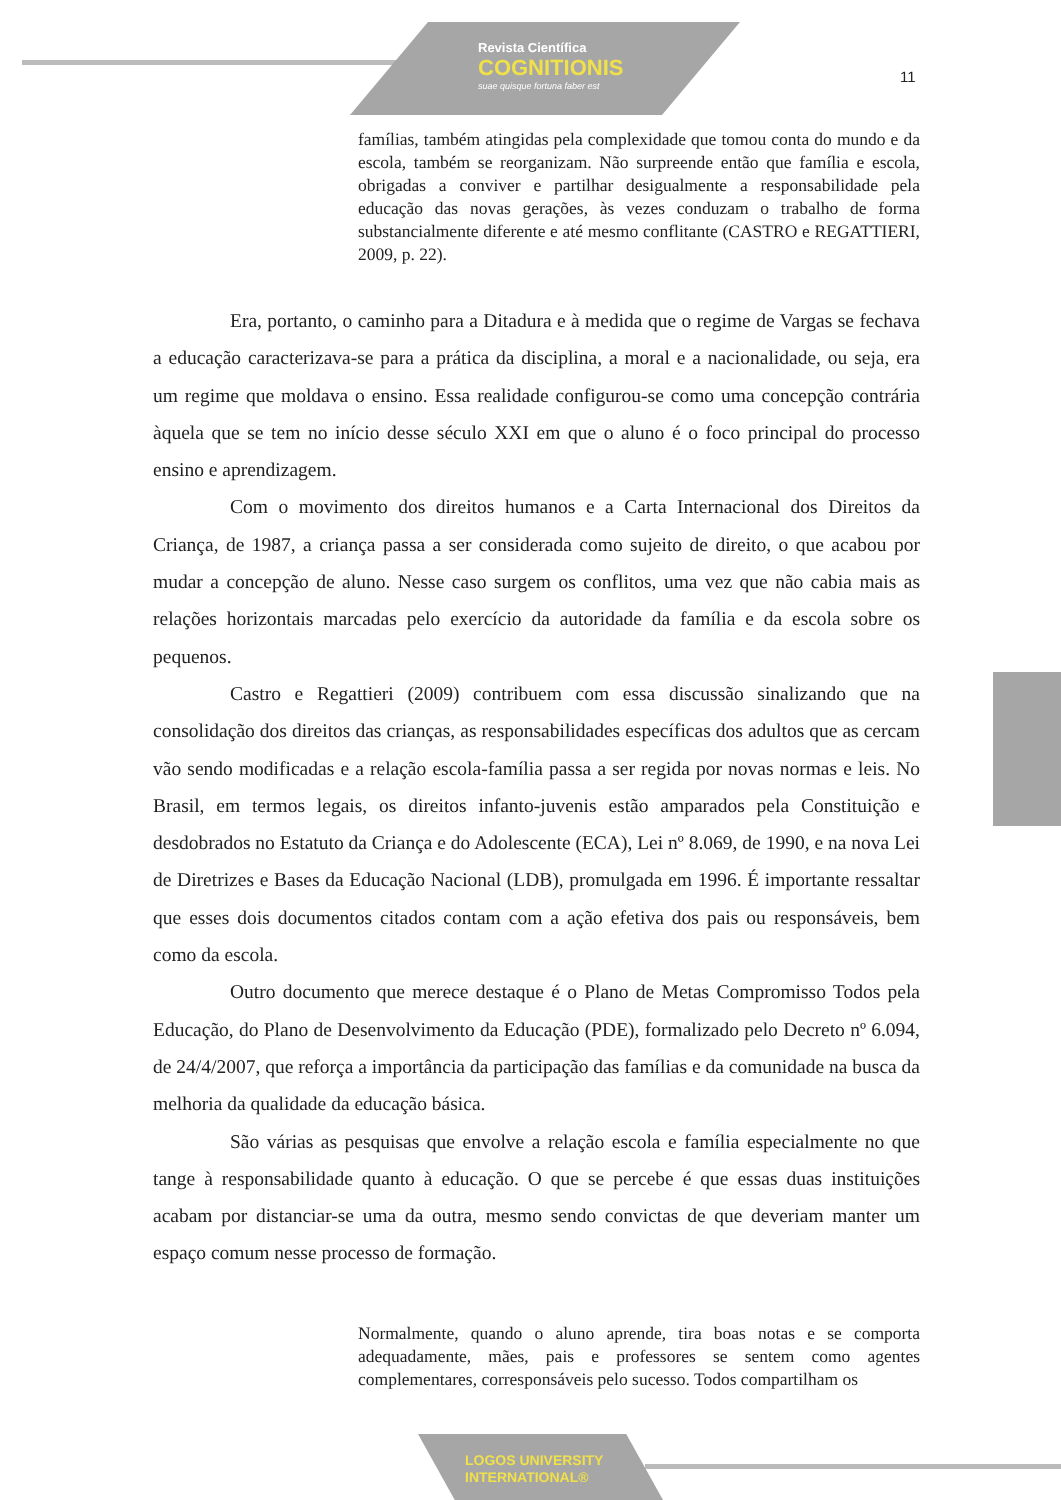Revista Científica
COGNITIONIS
suae quisque fortuna faber est
11
famílias, também atingidas pela complexidade que tomou conta do mundo e da escola, também se reorganizam. Não surpreende então que família e escola, obrigadas a conviver e partilhar desigualmente a responsabilidade pela educação das novas gerações, às vezes conduzam o trabalho de forma substancialmente diferente e até mesmo conflitante (CASTRO e REGATTIERI, 2009, p. 22).
Era, portanto, o caminho para a Ditadura e à medida que o regime de Vargas se fechava a educação caracterizava-se para a prática da disciplina, a moral e a nacionalidade, ou seja, era um regime que moldava o ensino. Essa realidade configurou-se como uma concepção contrária àquela que se tem no início desse século XXI em que o aluno é o foco principal do processo ensino e aprendizagem.
Com o movimento dos direitos humanos e a Carta Internacional dos Direitos da Criança, de 1987, a criança passa a ser considerada como sujeito de direito, o que acabou por mudar a concepção de aluno. Nesse caso surgem os conflitos, uma vez que não cabia mais as relações horizontais marcadas pelo exercício da autoridade da família e da escola sobre os pequenos.
Castro e Regattieri (2009) contribuem com essa discussão sinalizando que na consolidação dos direitos das crianças, as responsabilidades específicas dos adultos que as cercam vão sendo modificadas e a relação escola-família passa a ser regida por novas normas e leis. No Brasil, em termos legais, os direitos infanto-juvenis estão amparados pela Constituição e desdobrados no Estatuto da Criança e do Adolescente (ECA), Lei nº 8.069, de 1990, e na nova Lei de Diretrizes e Bases da Educação Nacional (LDB), promulgada em 1996. É importante ressaltar que esses dois documentos citados contam com a ação efetiva dos pais ou responsáveis, bem como da escola.
Outro documento que merece destaque é o Plano de Metas Compromisso Todos pela Educação, do Plano de Desenvolvimento da Educação (PDE), formalizado pelo Decreto nº 6.094, de 24/4/2007, que reforça a importância da participação das famílias e da comunidade na busca da melhoria da qualidade da educação básica.
São várias as pesquisas que envolve a relação escola e família especialmente no que tange à responsabilidade quanto à educação. O que se percebe é que essas duas instituições acabam por distanciar-se uma da outra, mesmo sendo convictas de que deveriam manter um espaço comum nesse processo de formação.
Normalmente, quando o aluno aprende, tira boas notas e se comporta adequadamente, mães, pais e professores se sentem como agentes complementares, corresponsáveis pelo sucesso. Todos compartilham os
LOGOS UNIVERSITY
INTERNATIONAL®